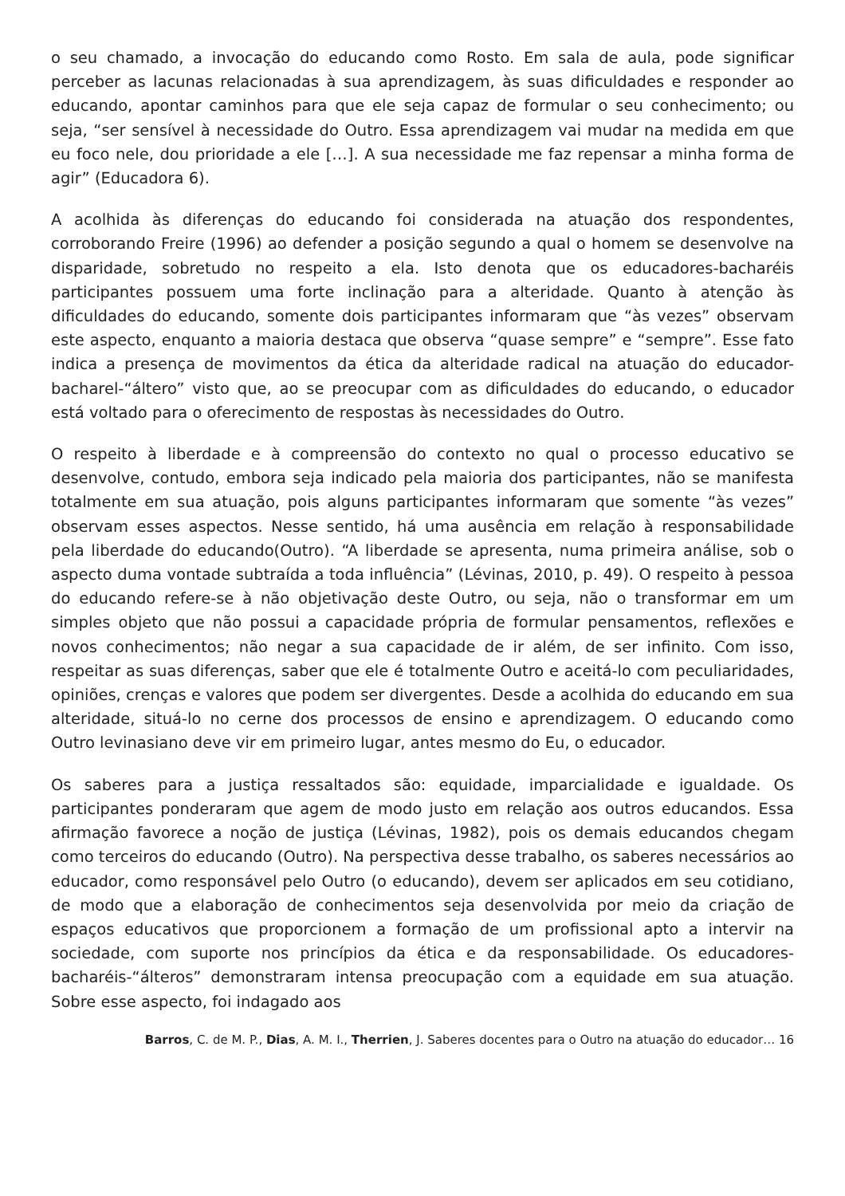o seu chamado, a invocação do educando como Rosto. Em sala de aula, pode significar perceber as lacunas relacionadas à sua aprendizagem, às suas dificuldades e responder ao educando, apontar caminhos para que ele seja capaz de formular o seu conhecimento; ou seja, “ser sensível à necessidade do Outro. Essa aprendizagem vai mudar na medida em que eu foco nele, dou prioridade a ele […]. A sua necessidade me faz repensar a minha forma de agir” (Educadora 6).
A acolhida às diferenças do educando foi considerada na atuação dos respondentes, corroborando Freire (1996) ao defender a posição segundo a qual o homem se desenvolve na disparidade, sobretudo no respeito a ela. Isto denota que os educadores-bacharéis participantes possuem uma forte inclinação para a alteridade. Quanto à atenção às dificuldades do educando, somente dois participantes informaram que “às vezes” observam este aspecto, enquanto a maioria destaca que observa “quase sempre” e “sempre”. Esse fato indica a presença de movimentos da ética da alteridade radical na atuação do educador-bacharel-“áltero” visto que, ao se preocupar com as dificuldades do educando, o educador está voltado para o oferecimento de respostas às necessidades do Outro.
O respeito à liberdade e à compreensão do contexto no qual o processo educativo se desenvolve, contudo, embora seja indicado pela maioria dos participantes, não se manifesta totalmente em sua atuação, pois alguns participantes informaram que somente “às vezes” observam esses aspectos. Nesse sentido, há uma ausência em relação à responsabilidade pela liberdade do educando(Outro). “A liberdade se apresenta, numa primeira análise, sob o aspecto duma vontade subtraída a toda influência” (Lévinas, 2010, p. 49). O respeito à pessoa do educando refere-se à não objetivação deste Outro, ou seja, não o transformar em um simples objeto que não possui a capacidade própria de formular pensamentos, reflexões e novos conhecimentos; não negar a sua capacidade de ir além, de ser infinito. Com isso, respeitar as suas diferenças, saber que ele é totalmente Outro e aceitá-lo com peculiaridades, opiniões, crenças e valores que podem ser divergentes. Desde a acolhida do educando em sua alteridade, situá-lo no cerne dos processos de ensino e aprendizagem. O educando como Outro levinasiano deve vir em primeiro lugar, antes mesmo do Eu, o educador.
Os saberes para a justiça ressaltados são: equidade, imparcialidade e igualdade. Os participantes ponderaram que agem de modo justo em relação aos outros educandos. Essa afirmação favorece a noção de justiça (Lévinas, 1982), pois os demais educandos chegam como terceiros do educando (Outro). Na perspectiva desse trabalho, os saberes necessários ao educador, como responsável pelo Outro (o educando), devem ser aplicados em seu cotidiano, de modo que a elaboração de conhecimentos seja desenvolvida por meio da criação de espaços educativos que proporcionem a formação de um profissional apto a intervir na sociedade, com suporte nos princípios da ética e da responsabilidade. Os educadores-bacharéis-“álteros” demonstraram intensa preocupação com a equidade em sua atuação. Sobre esse aspecto, foi indagado aos
Barros, C. de M. P., Dias, A. M. I., Therrien, J. Saberes docentes para o Outro na atuação do educador… 16